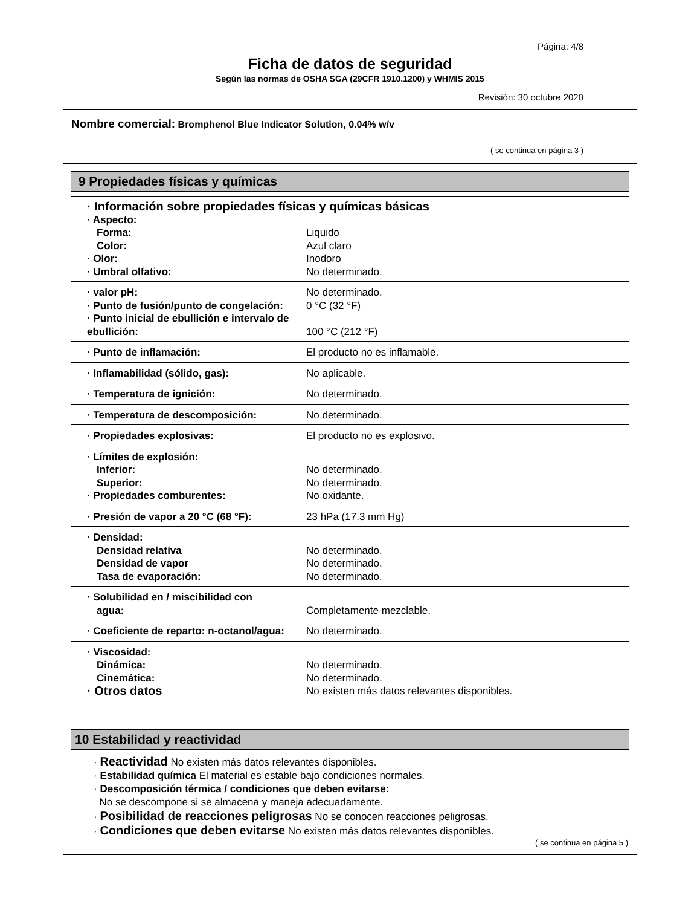Página: 4/8
Ficha de datos de seguridad
Según las normas de OSHA SGA (29CFR 1910.1200) y WHMIS 2015
Revisión: 30 octubre 2020
Nombre comercial: Bromphenol Blue Indicator Solution, 0.04% w/v
( se continua en página 3 )
9 Propiedades físicas y químicas
| · Información sobre propiedades físicas y químicas básicas | |
| · Aspecto: | |
| Forma: | Liquido |
| Color: | Azul claro |
| · Olor: | Inodoro |
| · Umbral olfativo: | No determinado. |
| · valor pH: | No determinado. |
| · Punto de fusión/punto de congelación: | 0 °C (32 °F) |
| · Punto inicial de ebullición e intervalo de ebullición: | 100 °C (212 °F) |
| · Punto de inflamación: | El producto no es inflamable. |
| · Inflamabilidad (sólido, gas): | No aplicable. |
| · Temperatura de ignición: | No determinado. |
| · Temperatura de descomposición: | No determinado. |
| · Propiedades explosivas: | El producto no es explosivo. |
| · Límites de explosión: | |
| Inferior: | No determinado. |
| Superior: | No determinado. |
| · Propiedades comburentes: | No oxidante. |
| · Presión de vapor a 20 °C (68 °F): | 23 hPa (17.3 mm Hg) |
| · Densidad: | |
| Densidad relativa | No determinado. |
| Densidad de vapor | No determinado. |
| Tasa de evaporación: | No determinado. |
| · Solubilidad en / miscibilidad con | |
| agua: | Completamente mezclable. |
| · Coeficiente de reparto: n-octanol/agua: | No determinado. |
| · Viscosidad: | |
| Dinámica: | No determinado. |
| Cinemática: | No determinado. |
| · Otros datos | No existen más datos relevantes disponibles. |
10 Estabilidad y reactividad
· Reactividad No existen más datos relevantes disponibles.
· Estabilidad química El material es estable bajo condiciones normales.
· Descomposición térmica / condiciones que deben evitarse:
No se descompone si se almacena y maneja adecuadamente.
· Posibilidad de reacciones peligrosas No se conocen reacciones peligrosas.
· Condiciones que deben evitarse No existen más datos relevantes disponibles.
( se continua en página 5 )